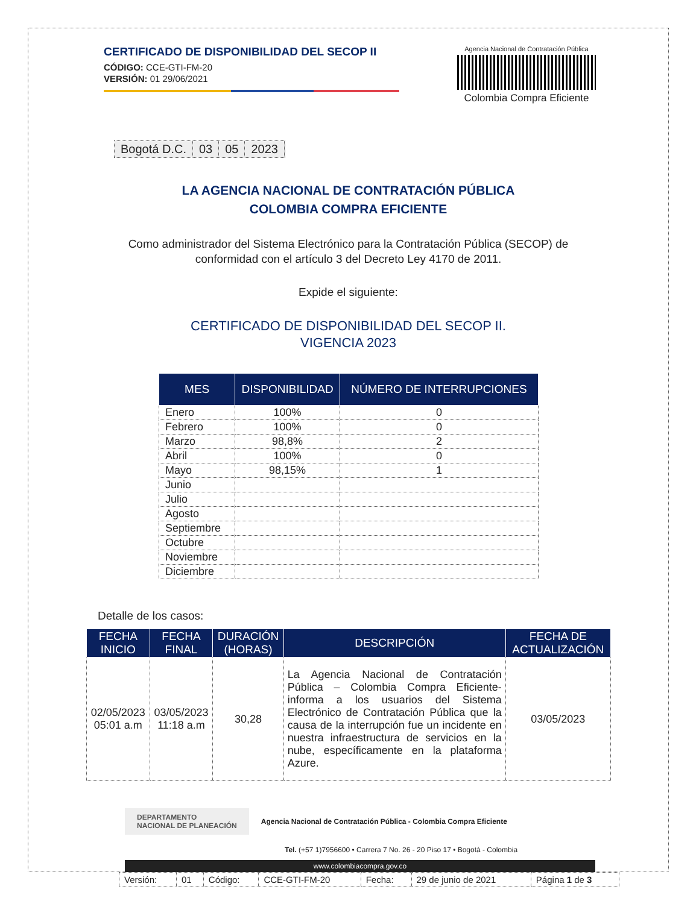CERTIFICADO DE DISPONIBILIDAD DEL SECOP II
CÓDIGO: CCE-GTI-FM-20
VERSIÓN: 01 29/06/2021
Agencia Nacional de Contratación Pública
Colombia Compra Eficiente
Bogotá D.C. 03 05 2023
LA AGENCIA NACIONAL DE CONTRATACIÓN PÚBLICA
COLOMBIA COMPRA EFICIENTE
Como administrador del Sistema Electrónico para la Contratación Pública (SECOP) de
conformidad con el artículo 3 del Decreto Ley 4170 de 2011.
Expide el siguiente:
CERTIFICADO DE DISPONIBILIDAD DEL SECOP II.
VIGENCIA 2023
| MES | DISPONIBILIDAD | NÚMERO DE INTERRUPCIONES |
| --- | --- | --- |
| Enero | 100% | 0 |
| Febrero | 100% | 0 |
| Marzo | 98,8% | 2 |
| Abril | 100% | 0 |
| Mayo | 98,15% | 1 |
| Junio | | |
| Julio | | |
| Agosto | | |
| Septiembre | | |
| Octubre | | |
| Noviembre | | |
| Diciembre | | |
Detalle de los casos:
| FECHA INICIO | FECHA FINAL | DURACIÓN (HORAS) | DESCRIPCIÓN | FECHA DE ACTUALIZACIÓN |
| --- | --- | --- | --- | --- |
| 02/05/2023 05:01 a.m | 03/05/2023 11:18 a.m | 30,28 | La Agencia Nacional de Contratación Pública – Colombia Compra Eficiente- informa a los usuarios del Sistema Electrónico de Contratación Pública que la causa de la interrupción fue un incidente en nuestra infraestructura de servicios en la nube, específicamente en la plataforma Azure. | 03/05/2023 |
DEPARTAMENTO
NACIONAL DE PLANEACIÓN
Agencia Nacional de Contratación Pública - Colombia Compra Eficiente
Tel. (+57 1)7956600 • Carrera 7 No. 26 - 20 Piso 17 • Bogotá - Colombia
www.colombiacompra.gov.co
| Versión: | 01 | Código: | CCE-GTI-FM-20 | Fecha: | 29 de junio de 2021 | Página 1 de 3 |